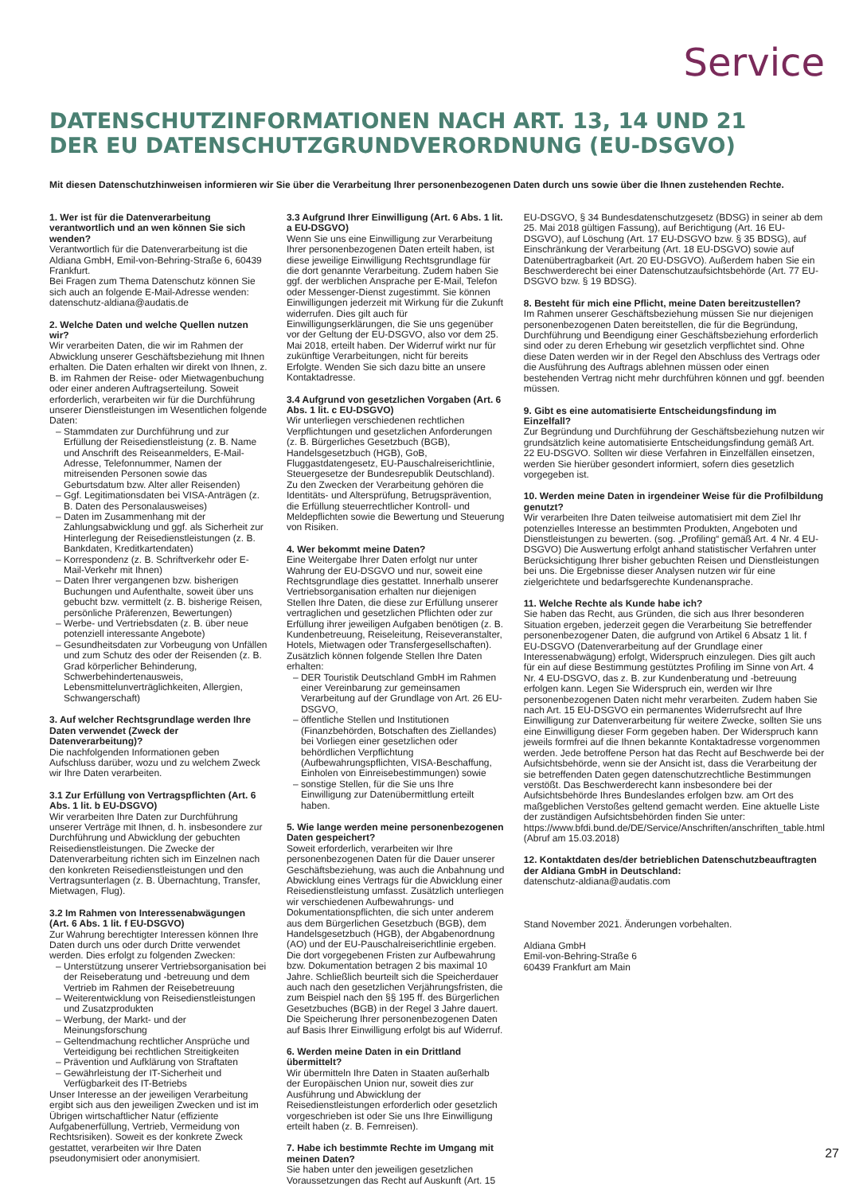Service
DATENSCHUTZINFORMATIONEN NACH ART. 13, 14 UND 21
DER EU DATENSCHUTZGRUNDVERORDNUNG (EU-DSGVO)
Mit diesen Datenschutzhinweisen informieren wir Sie über die Verarbeitung Ihrer personenbezogenen Daten durch uns sowie über die Ihnen zustehenden Rechte.
1. Wer ist für die Datenverarbeitung verantwortlich und an wen können Sie sich wenden?
Verantwortlich für die Datenverarbeitung ist die Aldiana GmbH, Emil-von-Behring-Straße 6, 60439 Frankfurt.
Bei Fragen zum Thema Datenschutz können Sie sich auch an folgende E-Mail-Adresse wenden: datenschutz-aldiana@audatis.de
2. Welche Daten und welche Quellen nutzen wir?
Wir verarbeiten Daten, die wir im Rahmen der Abwicklung unserer Geschäftsbeziehung mit Ihnen erhalten. Die Daten erhalten wir direkt von Ihnen, z. B. im Rahmen der Reise- oder Mietwagenbuchung oder einer anderen Auftragserteilung. Soweit erforderlich, verarbeiten wir für die Durchführung unserer Dienstleistungen im Wesentlichen folgende Daten:
Stammdaten zur Durchführung und zur Erfüllung der Reisedienstleistung (z. B. Name und Anschrift des Reiseanmelders, E-Mail-Adresse, Telefonnummer, Namen der mitreisenden Personen sowie das Geburtsdatum bzw. Alter aller Reisenden)
Ggf. Legitimationsdaten bei VISA-Anträgen (z. B. Daten des Personalausweises)
Daten im Zusammenhang mit der Zahlungsabwicklung und ggf. als Sicherheit zur Hinterlegung der Reisedienstleistungen (z. B. Bankdaten, Kreditkartendaten)
Korrespondenz (z. B. Schriftverkehr oder E-Mail-Verkehr mit Ihnen)
Daten Ihrer vergangenen bzw. bisherigen Buchungen und Aufenthalte, soweit über uns gebucht bzw. vermittelt (z. B. bisherige Reisen, persönliche Präferenzen, Bewertungen)
Werbe- und Vertriebsdaten (z. B. über neue potenziell interessante Angebote)
Gesundheitsdaten zur Vorbeugung von Unfällen und zum Schutz des oder der Reisenden (z. B. Grad körperlicher Behinderung, Schwerbehindertenausweis, Lebensmittelunverträglichkeiten, Allergien, Schwangerschaft)
3. Auf welcher Rechtsgrundlage werden Ihre Daten verwendet (Zweck der Datenverarbeitung)?
Die nachfolgenden Informationen geben Aufschluss darüber, wozu und zu welchem Zweck wir Ihre Daten verarbeiten.
3.1 Zur Erfüllung von Vertragspflichten (Art. 6 Abs. 1 lit. b EU-DSGVO)
Wir verarbeiten Ihre Daten zur Durchführung unserer Verträge mit Ihnen, d. h. insbesondere zur Durchführung und Abwicklung der gebuchten Reisedienstleistungen. Die Zwecke der Datenverarbeitung richten sich im Einzelnen nach den konkreten Reisedienstleistungen und den Vertragsunterlagen (z. B. Übernachtung, Transfer, Mietwagen, Flug).
3.2 Im Rahmen von Interessenabwägungen (Art. 6 Abs. 1 lit. f EU-DSGVO)
Zur Wahrung berechtigter Interessen können Ihre Daten durch uns oder durch Dritte verwendet werden. Dies erfolgt zu folgenden Zwecken:
Unterstützung unserer Vertriebsorganisation bei der Reiseberatung und -betreuung und dem Vertrieb im Rahmen der Reisebetreuung
Weiterentwicklung von Reisedienstleistungen und Zusatzprodukten
Werbung, der Markt- und der Meinungsforschung
Geltendmachung rechtlicher Ansprüche und Verteidigung bei rechtlichen Streitigkeiten
Prävention und Aufklärung von Straftaten
Gewährleistung der IT-Sicherheit und Verfügbarkeit des IT-Betriebs
Unser Interesse an der jeweiligen Verarbeitung ergibt sich aus den jeweiligen Zwecken und ist im Übrigen wirtschaftlicher Natur (effiziente Aufgabenerfüllung, Vertrieb, Vermeidung von Rechtsrisiken). Soweit es der konkrete Zweck gestattet, verarbeiten wir Ihre Daten pseudonymisiert oder anonymisiert.
3.3 Aufgrund Ihrer Einwilligung (Art. 6 Abs. 1 lit. a EU-DSGVO)
Wenn Sie uns eine Einwilligung zur Verarbeitung Ihrer personenbezogenen Daten erteilt haben, ist diese jeweilige Einwilligung Rechtsgrundlage für die dort genannte Verarbeitung. Zudem haben Sie ggf. der werblichen Ansprache per E-Mail, Telefon oder Messenger-Dienst zugestimmt. Sie können Einwilligungen jederzeit mit Wirkung für die Zukunft widerrufen. Dies gilt auch für Einwilligungserklärungen, die Sie uns gegenüber vor der Geltung der EU-DSGVO, also vor dem 25. Mai 2018, erteilt haben. Der Widerruf wirkt nur für zukünftige Verarbeitungen, nicht für bereits Erfolgte. Wenden Sie sich dazu bitte an unsere Kontaktadresse.
3.4 Aufgrund von gesetzlichen Vorgaben (Art. 6 Abs. 1 lit. c EU-DSGVO)
Wir unterliegen verschiedenen rechtlichen Verpflichtungen und gesetzlichen Anforderungen (z. B. Bürgerliches Gesetzbuch (BGB), Handelsgesetzbuch (HGB), GoB, Fluggastdatengesetz, EU-Pauschalreiserichtlinie, Steuergesetze der Bundesrepublik Deutschland). Zu den Zwecken der Verarbeitung gehören die Identitäts- und Altersprüfung, Betrugsprävention, die Erfüllung steuerrechtlicher Kontroll- und Meldepflichten sowie die Bewertung und Steuerung von Risiken.
4. Wer bekommt meine Daten?
Eine Weitergabe Ihrer Daten erfolgt nur unter Wahrung der EU-DSGVO und nur, soweit eine Rechtsgrundlage dies gestattet. Innerhalb unserer Vertriebsorganisation erhalten nur diejenigen Stellen Ihre Daten, die diese zur Erfüllung unserer vertraglichen und gesetzlichen Pflichten oder zur Erfüllung ihrer jeweiligen Aufgaben benötigen (z. B. Kundenbetreuung, Reiseleitung, Reiseveranstalter, Hotels, Mietwagen oder Transfergesellschaften). Zusätzlich können folgende Stellen Ihre Daten erhalten:
DER Touristik Deutschland GmbH im Rahmen einer Vereinbarung zur gemeinsamen Verarbeitung auf der Grundlage von Art. 26 EU-DSGVO,
öffentliche Stellen und Institutionen (Finanzbehörden, Botschaften des Ziellandes) bei Vorliegen einer gesetzlichen oder behördlichen Verpflichtung (Aufbewahrungspflichten, VISA-Beschaffung, Einholen von Einreisebestimmungen) sowie
sonstige Stellen, für die Sie uns Ihre Einwilligung zur Datenübermittlung erteilt haben.
5. Wie lange werden meine personenbezogenen Daten gespeichert?
Soweit erforderlich, verarbeiten wir Ihre personenbezogenen Daten für die Dauer unserer Geschäftsbeziehung, was auch die Anbahnung und Abwicklung eines Vertrags für die Abwicklung einer Reisedienstleistung umfasst. Zusätzlich unterliegen wir verschiedenen Aufbewahrungs- und Dokumentationspflichten, die sich unter anderem aus dem Bürgerlichen Gesetzbuch (BGB), dem Handelsgesetzbuch (HGB), der Abgabenordnung (AO) und der EU-Pauschalreiserichtlinie ergeben. Die dort vorgegebenen Fristen zur Aufbewahrung bzw. Dokumentation betragen 2 bis maximal 10 Jahre. Schließlich beurteilt sich die Speicherdauer auch nach den gesetzlichen Verjährungsfristen, die zum Beispiel nach den §§ 195 ff. des Bürgerlichen Gesetzbuches (BGB) in der Regel 3 Jahre dauert. Die Speicherung Ihrer personenbezogenen Daten auf Basis Ihrer Einwilligung erfolgt bis auf Widerruf.
6. Werden meine Daten in ein Drittland übermittelt?
Wir übermitteln Ihre Daten in Staaten außerhalb der Europäischen Union nur, soweit dies zur Ausführung und Abwicklung der Reisedienstleistungen erforderlich oder gesetzlich vorgeschrieben ist oder Sie uns Ihre Einwilligung erteilt haben (z. B. Fernreisen).
7. Habe ich bestimmte Rechte im Umgang mit meinen Daten?
Sie haben unter den jeweiligen gesetzlichen Voraussetzungen das Recht auf Auskunft (Art. 15
EU-DSGVO, § 34 Bundesdatenschutzgesetz (BDSG) in seiner ab dem 25. Mai 2018 gültigen Fassung), auf Berichtigung (Art. 16 EU-DSGVO), auf Löschung (Art. 17 EU-DSGVO bzw. § 35 BDSG), auf Einschränkung der Verarbeitung (Art. 18 EU-DSGVO) sowie auf Datenübertragbarkeit (Art. 20 EU-DSGVO). Außerdem haben Sie ein Beschwerderecht bei einer Datenschutzaufsichtsbehörde (Art. 77 EU-DSGVO bzw. § 19 BDSG).
8. Besteht für mich eine Pflicht, meine Daten bereitzustellen?
Im Rahmen unserer Geschäftsbeziehung müssen Sie nur diejenigen personenbezogenen Daten bereitstellen, die für die Begründung, Durchführung und Beendigung einer Geschäftsbeziehung erforderlich sind oder zu deren Erhebung wir gesetzlich verpflichtet sind. Ohne diese Daten werden wir in der Regel den Abschluss des Vertrags oder die Ausführung des Auftrags ablehnen müssen oder einen bestehenden Vertrag nicht mehr durchführen können und ggf. beenden müssen.
9. Gibt es eine automatisierte Entscheidungsfindung im Einzelfall?
Zur Begründung und Durchführung der Geschäftsbeziehung nutzen wir grundsätzlich keine automatisierte Entscheidungsfindung gemäß Art. 22 EU-DSGVO. Sollten wir diese Verfahren in Einzelfällen einsetzen, werden Sie hierüber gesondert informiert, sofern dies gesetzlich vorgegeben ist.
10. Werden meine Daten in irgendeiner Weise für die Profilbildung genutzt?
Wir verarbeiten Ihre Daten teilweise automatisiert mit dem Ziel Ihr potenzielles Interesse an bestimmten Produkten, Angeboten und Dienstleistungen zu bewerten. (sog. „Profiling“ gemäß Art. 4 Nr. 4 EU-DSGVO) Die Auswertung erfolgt anhand statistischer Verfahren unter Berücksichtigung Ihrer bisher gebuchten Reisen und Dienstleistungen bei uns. Die Ergebnisse dieser Analysen nutzen wir für eine zielgerichtete und bedarfsgerechte Kundenansprache.
11. Welche Rechte als Kunde habe ich?
Sie haben das Recht, aus Gründen, die sich aus Ihrer besonderen Situation ergeben, jederzeit gegen die Verarbeitung Sie betreffender personenbezogener Daten, die aufgrund von Artikel 6 Absatz 1 lit. f EU-DSGVO (Datenverarbeitung auf der Grundlage einer Interessenabwägung) erfolgt, Widerspruch einzulegen. Dies gilt auch für ein auf diese Bestimmung gestütztes Profiling im Sinne von Art. 4 Nr. 4 EU-DSGVO, das z. B. zur Kundenberatung und -betreuung erfolgen kann. Legen Sie Widerspruch ein, werden wir Ihre personenbezogenen Daten nicht mehr verarbeiten. Zudem haben Sie nach Art. 15 EU-DSGVO ein permanentes Widerrufsrecht auf Ihre Einwilligung zur Datenverarbeitung für weitere Zwecke, sollten Sie uns eine Einwilligung dieser Form gegeben haben. Der Widerspruch kann jeweils formfrei auf die Ihnen bekannte Kontaktadresse vorgenommen werden. Jede betroffene Person hat das Recht auf Beschwerde bei der Aufsichtsbehörde, wenn sie der Ansicht ist, dass die Verarbeitung der sie betreffenden Daten gegen datenschutzrechtliche Bestimmungen verstößt. Das Beschwerderecht kann insbesondere bei der Aufsichtsbehörde Ihres Bundeslandes erfolgen bzw. am Ort des maßgeblichen Verstoßes geltend gemacht werden. Eine aktuelle Liste der zuständigen Aufsichtsbehörden finden Sie unter: https://www.bfdi.bund.de/DE/Service/Anschriften/anschriften_table.html (Abruf am 15.03.2018)
12. Kontaktdaten des/der betrieblichen Datenschutzbeauftragten der Aldiana GmbH in Deutschland:
datenschutz-aldiana@audatis.com
Stand November 2021. Änderungen vorbehalten.
Aldiana GmbH
Emil-von-Behring-Straße 6
60439 Frankfurt am Main
27